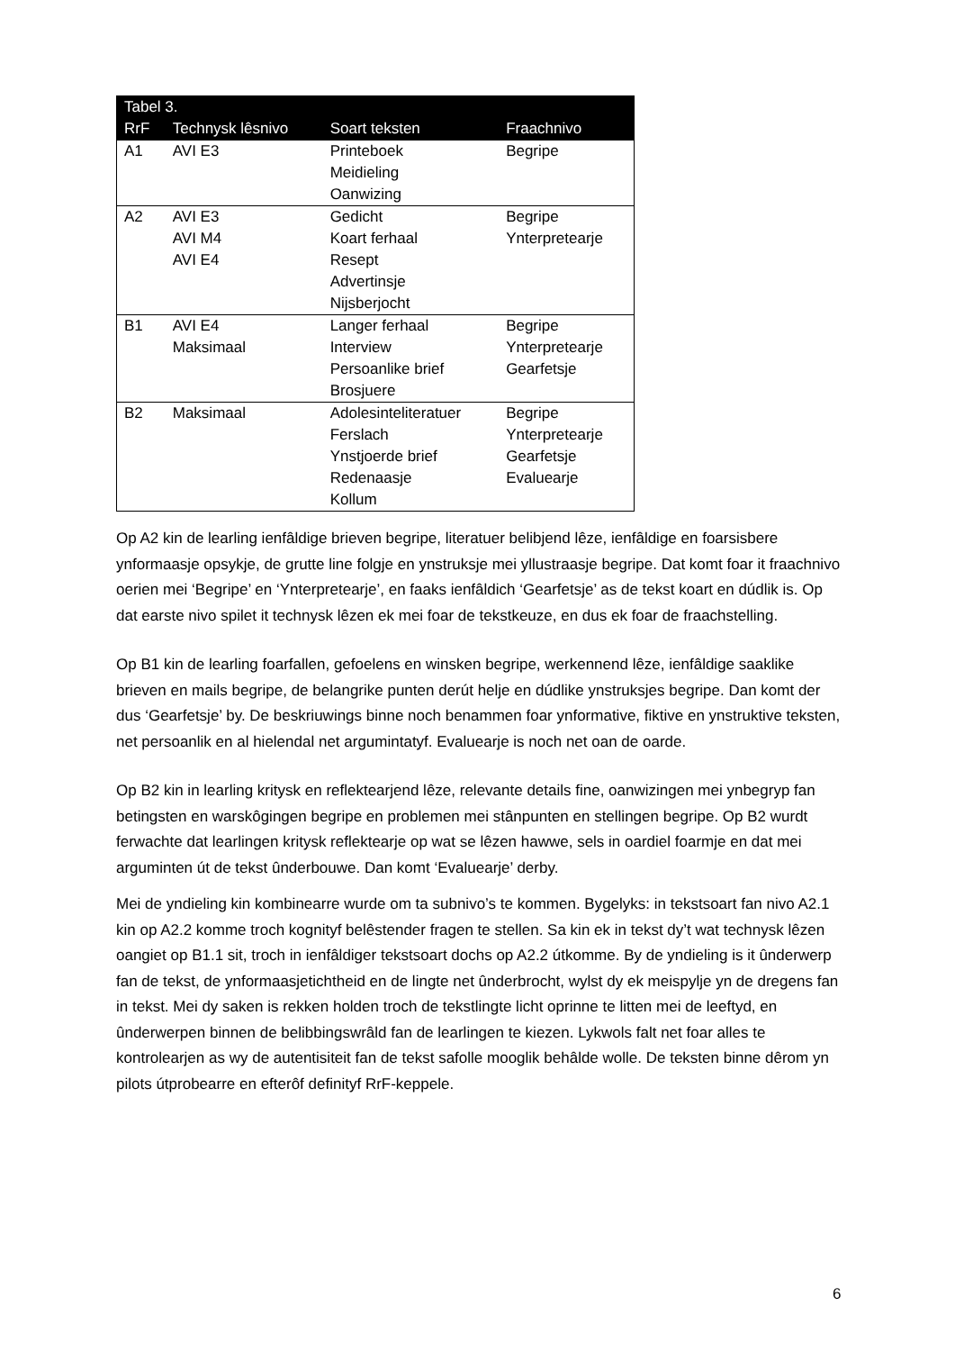| Tabel 3. | | | |
| --- | --- | --- | --- |
| RrF | Technysk lêsnivo | Soart teksten | Fraachnivo |
| A1 | AVI E3 | Printeboek Meidieling Oanwizing | Begripe |
| A2 | AVI E3 AVI M4 AVI E4 | Gedicht Koart ferhaal Resept Advertinsje Nijsberjocht | Begripe Ynterpretearje |
| B1 | AVI E4 Maksimaal | Langer ferhaal Interview Persoanlike brief Brosjuere | Begripe Ynterpretearje Gearfetsje |
| B2 | Maksimaal | Adolesinteliteratuer Ferslach Ynstjoerde brief Redenaasje Kollum | Begripe Ynterpretearje Gearfetsje Evaluearje |
Op A2 kin de learling ienfâldige brieven begripe, literatuer belibjend lêze, ienfâldige en foarsisbere ynformaasje opsykje, de grutte line folgje en ynstruksje mei yllustraasje begripe. Dat komt foar it fraachnivo oerien mei ‘Begripe’ en ‘Ynterpretearje’, en faaks ienfâldich ‘Gearfetsje’ as de tekst koart en dúdlik is. Op dat earste nivo spilet it technysk lêzen ek mei foar de tekstkeuze, en dus ek foar de fraachstelling.
Op B1 kin de learling foarfallen, gefoelens en winsken begripe, werkennend lêze, ienfâldige saaklike brieven en mails begripe, de belangrike punten derút helje en dúdlike ynstruksjes begripe. Dan komt der dus ‘Gearfetsje’ by. De beskriuwings binne noch benammen foar ynformative, fiktive en ynstruktive teksten, net persoanlik en al hielendal net argumintatyf. Evaluearje is noch net oan de oarde.
Op B2 kin in learling kritysk en reflektearjend lêze, relevante details fine, oanwizingen mei ynbegryp fan betingsten en warskôgingen begripe en problemen mei stânpunten en stellingen begripe. Op B2 wurdt ferwachte dat learlingen kritysk reflektearje op wat se lêzen hawwe, sels in oardiel foarmje en dat mei arguminten út de tekst ûnderbouwe. Dan komt ‘Evaluearje’ derby.
Mei de yndieling kin kombinearre wurde om ta subnivo’s te kommen. Bygelyks: in tekstsoart fan nivo A2.1 kin op A2.2 komme troch kognityf belêstender fragen te stellen. Sa kin ek in tekst dy’t wat technysk lêzen oangiet op B1.1 sit, troch in ienfâldiger tekstsoart dochs op A2.2 útkomme. By de yndieling is it ûnderwerp fan de tekst, de ynformaasjetichtheid en de lingte net ûnderbrocht, wylst dy ek meispylje yn de dregens fan in tekst. Mei dy saken is rekken holden troch de tekstlingte licht oprinne te litten mei de leeftyd, en ûnderwerpen binnen de belibbingswrâld fan de learlingen te kiezen. Lykwols falt net foar alles te kontrolearjen as wy de autentisiteit fan de tekst safolle mooglik behâlde wolle. De teksten binne dêrom yn pilots útprobearre en efterôf definityf RrF-keppele.
6